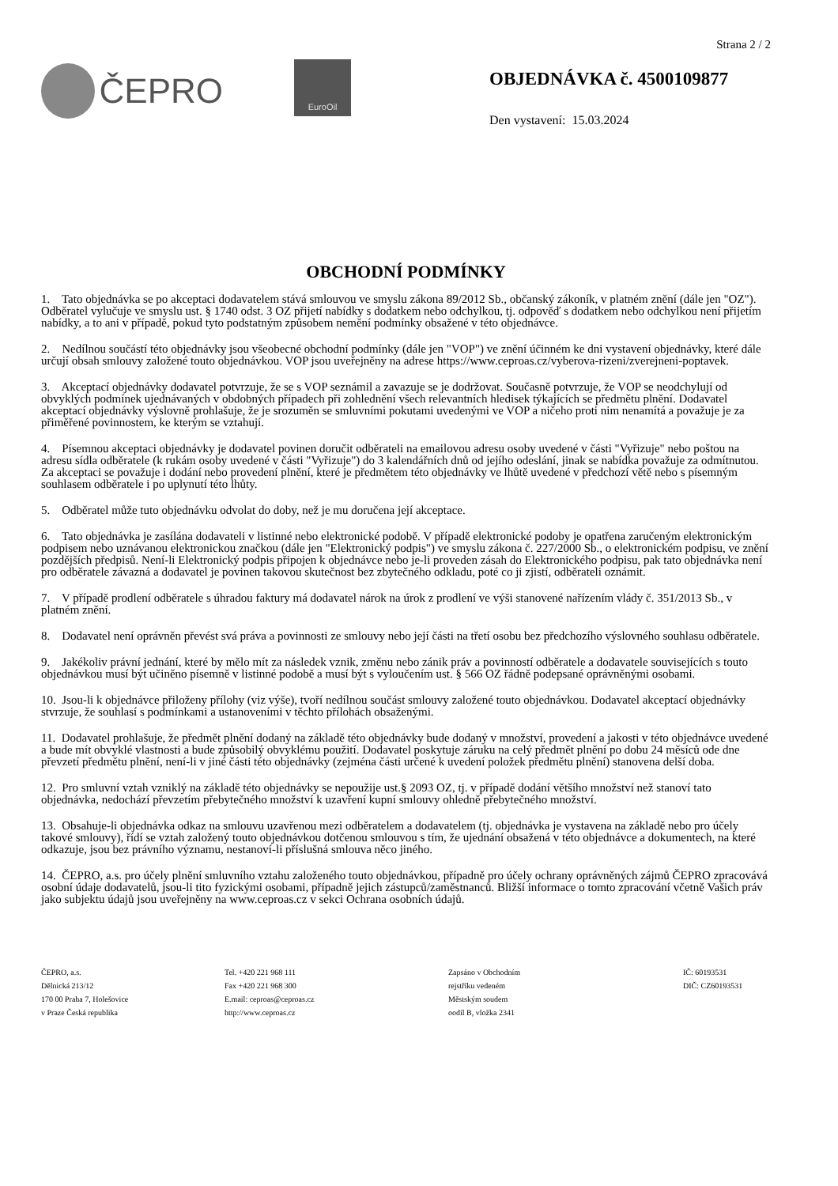Strana 2 / 2
ČEPRO
EuroOil
OBJEDNÁVKA č. 4500109877
Den vystavení: 15.03.2024
OBCHODNÍ PODMÍNKY
1. Tato objednávka se po akceptaci dodavatelem stává smlouvou ve smyslu zákona 89/2012 Sb., občanský zákoník, v platném znění (dále jen "OZ"). Odběratel vylučuje ve smyslu ust. § 1740 odst. 3 OZ přijetí nabídky s dodatkem nebo odchylkou, tj. odpověď s dodatkem nebo odchylkou není přijetím nabídky, a to ani v případě, pokud tyto podstatným způsobem nemění podmínky obsažené v této objednávce.
2. Nedílnou součástí této objednávky jsou všeobecné obchodní podmínky (dále jen "VOP") ve znění účinném ke dni vystavení objednávky, které dále určují obsah smlouvy založené touto objednávkou. VOP jsou uveřejněny na adrese https://www.ceproas.cz/vyberova-rizeni/zverejneni-poptavek.
3. Akceptací objednávky dodavatel potvrzuje, že se s VOP seznámil a zavazuje se je dodržovat. Současně potvrzuje, že VOP se neodchylují od obvyklých podmínek ujednávaných v obdobných případech při zohlednění všech relevantních hledisek týkajících se předmětu plnění. Dodavatel akceptací objednávky výslovně prohlašuje, že je srozuměn se smluvními pokutami uvedenými ve VOP a ničeho proti nim nenamítá a považuje je za přiměřené povinnostem, ke kterým se vztahují.
4. Písemnou akceptaci objednávky je dodavatel povinen doručit odběrateli na emailovou adresu osoby uvedené v části "Vyřizuje" nebo poštou na adresu sídla odběratele (k rukám osoby uvedené v části "Vyřizuje") do 3 kalendářních dnů od jejího odeslání, jinak se nabídka považuje za odmítnutou. Za akceptaci se považuje i dodání nebo provedení plnění, které je předmětem této objednávky ve lhůtě uvedené v předchozí větě nebo s písemným souhlasem odběratele i po uplynutí této lhůty.
5. Odběratel může tuto objednávku odvolat do doby, než je mu doručena její akceptace.
6. Tato objednávka je zasílána dodavateli v listinné nebo elektronické podobě. V případě elektronické podoby je opatřena zaručeným elektronickým podpisem nebo uznávanou elektronickou značkou (dále jen "Elektronický podpis") ve smyslu zákona č. 227/2000 Sb., o elektronickém podpisu, ve znění pozdějších předpisů. Není-li Elektronický podpis připojen k objednávce nebo je-li proveden zásah do Elektronického podpisu, pak tato objednávka není pro odběratele závazná a dodavatel je povinen takovou skutečnost bez zbytečného odkladu, poté co ji zjistí, odběrateli oznámit.
7. V případě prodlení odběratele s úhradou faktury má dodavatel nárok na úrok z prodlení ve výši stanovené nařízením vlády č. 351/2013 Sb., v platném znění.
8. Dodavatel není oprávněn převést svá práva a povinnosti ze smlouvy nebo její části na třetí osobu bez předchozího výslovného souhlasu odběratele.
9. Jakékoliv právní jednání, které by mělo mít za následek vznik, změnu nebo zánik práv a povinností odběratele a dodavatele souvisejících s touto objednávkou musí být učiněno písemně v listinné podobě a musí být s vyloučením ust. § 566 OZ řádně podepsané oprávněnými osobami.
10. Jsou-li k objednávce přiloženy přílohy (viz výše), tvoří nedílnou součást smlouvy založené touto objednávkou. Dodavatel akceptací objednávky stvrzuje, že souhlasí s podmínkami a ustanoveními v těchto přílohách obsaženými.
11. Dodavatel prohlašuje, že předmět plnění dodaný na základě této objednávky bude dodaný v množství, provedení a jakosti v této objednávce uvedené a bude mít obvyklé vlastnosti a bude způsobilý obvyklému použití. Dodavatel poskytuje záruku na celý předmět plnění po dobu 24 měsíců ode dne převzetí předmětu plnění, není-li v jiné části této objednávky (zejména části určené k uvedení položek předmětu plnění) stanovena delší doba.
12. Pro smluvní vztah vzniklý na základě této objednávky se nepoužije ust.§ 2093 OZ, tj. v případě dodání většího množství než stanoví tato objednávka, nedochází převzetím přebytečného množství k uzavření kupní smlouvy ohledně přebytečného množství.
13. Obsahuje-li objednávka odkaz na smlouvu uzavřenou mezi odběratelem a dodavatelem (tj. objednávka je vystavena na základě nebo pro účely takové smlouvy), řídí se vztah založený touto objednávkou dotčenou smlouvou s tím, že ujednání obsažená v této objednávce a dokumentech, na které odkazuje, jsou bez právního významu, nestanoví-li příslušná smlouva něco jiného.
14. ČEPRO, a.s. pro účely plnění smluvního vztahu založeného touto objednávkou, případně pro účely ochrany oprávněných zájmů ČEPRO zpracovává osobní údaje dodavatelů, jsou-li tito fyzickými osobami, případně jejich zástupců/zaměstnanců. Bližší informace o tomto zpracování včetně Vašich práv jako subjektu údajů jsou uveřejněny na www.ceproas.cz v sekci Ochrana osobních údajů.
ČEPRO, a.s.
Dělnická 213/12
170 00 Praha 7, Holešovice
v Praze Česká republika
Tel. +420 221 968 111
Fax +420 221 968 300
E.mail: ceproas@ceproas.cz
http://www.ceproas.cz
Zapsáno v Obchodním
rejstříku vedeném
Městským soudem
oodíl B, vložka 2341
IČ: 60193531
DIČ: CZ60193531